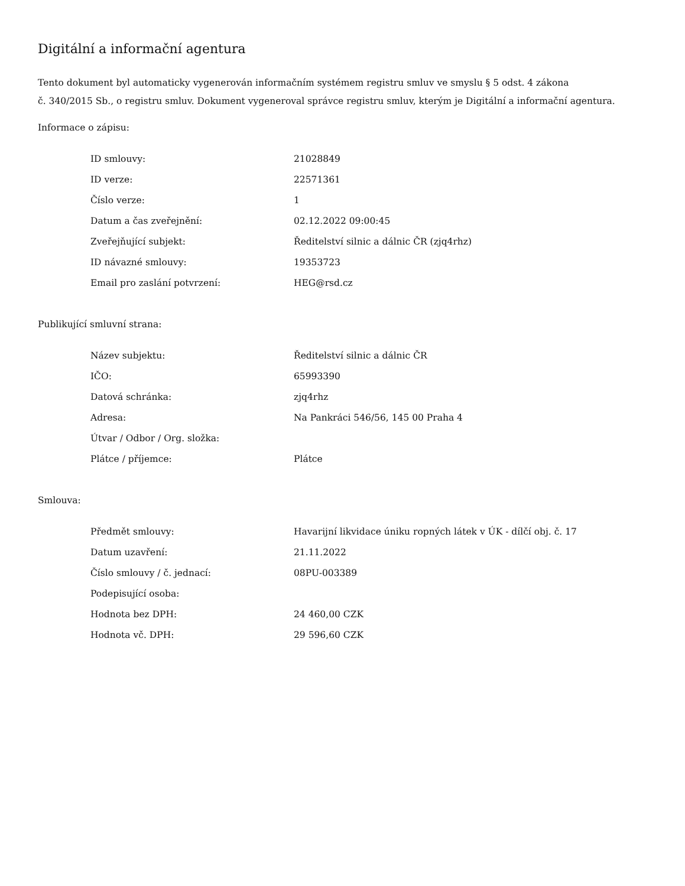Digitální a informační agentura
Tento dokument byl automaticky vygenerován informačním systémem registru smluv ve smyslu § 5 odst. 4 zákona
č. 340/2015 Sb., o registru smluv. Dokument vygeneroval správce registru smluv, kterým je Digitální a informační agentura.
Informace o zápisu:
| ID smlouvy: | 21028849 |
| ID verze: | 22571361 |
| Číslo verze: | 1 |
| Datum a čas zveřejnění: | 02.12.2022 09:00:45 |
| Zveřejňující subjekt: | Ředitelství silnic a dálnic ČR (zjq4rhz) |
| ID návazné smlouvy: | 19353723 |
| Email pro zaslání potvrzení: | HEG@rsd.cz |
Publikující smluvní strana:
| Název subjektu: | Ředitelství silnic a dálnic ČR |
| IČO: | 65993390 |
| Datová schránka: | zjq4rhz |
| Adresa: | Na Pankráci 546/56, 145 00 Praha 4 |
| Útvar / Odbor / Org. složka: | |
| Plátce / příjemce: | Plátce |
Smlouva:
| Předmět smlouvy: | Havarijní likvidace úniku ropných látek v ÚK - dílčí obj. č. 17 |
| Datum uzavření: | 21.11.2022 |
| Číslo smlouvy / č. jednací: | 08PU-003389 |
| Podepisující osoba: | |
| Hodnota bez DPH: | 24 460,00 CZK |
| Hodnota vč. DPH: | 29 596,60 CZK |